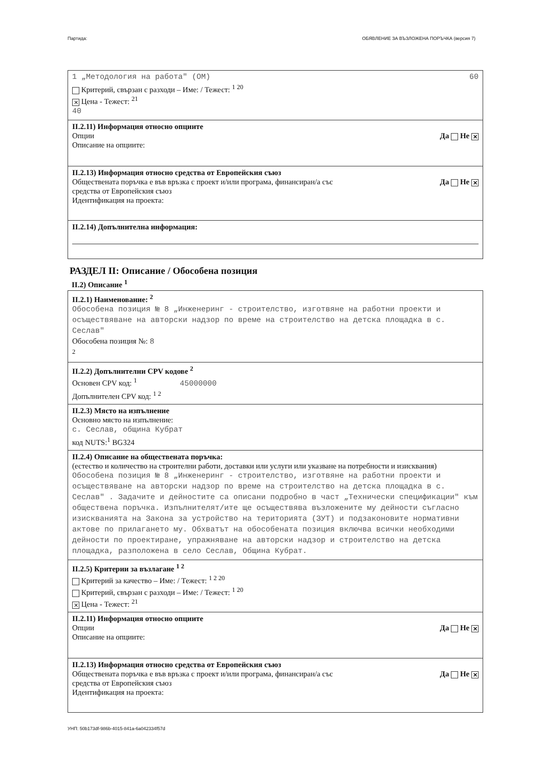Партида: ОБЯВЛЕНИЕ ЗА ВЪЗЛОЖЕНА ПОРЪЧКА (версия 7)
1 „Методология на работа" (ОМ) 60
Критерий, свързан с разходи – Име: / Тежест: <sup>1 20</sup>
✕ Цена - Тежест: <sup>21</sup>
40
II.2.11) Информация относно опциите
Опции
Описание на опциите: Да Не ✕
II.2.13) Информация относно средства от Европейския съюз
Обществената поръчка е във връзка с проект и/или програма, финансиран/а със
средства от Европейския съюз
Идентификация на проекта: Да Не ✕
II.2.14) Допълнителна информация:
РАЗДЕЛ II: Описание / Обособена позиция
II.2) Описание <sup>1</sup>
II.2.1) Наименование: <sup>2</sup>
Обособена позиция № 8 „Инженеринг - строителство, изготвяне на работни проекти и осъществяване на авторски надзор по време на строителство на детска площадка в с. Сеслав"
Обособена позиция №: 8
<sup>2</sup>
II.2.2) Допълнителни CPV кодове <sup>2</sup>
Основен CPV код: <sup>1</sup> 45000000
Допълнителен CPV код: <sup>1 2</sup>
II.2.3) Място на изпълнение
Основно място на изпълнение:
с. Сеслав, община Кубрат
код NUTS:<sup>1</sup> BG324
II.2.4) Описание на обществената поръчка:
(естество и количество на строителни работи, доставки или услуги или указване на потребности и изисквания)
Обособена позиция № 8 „Инженеринг - строителство, изготвяне на работни проекти и осъществяване на авторски надзор по време на строителство на детска площадка в с. Сеслав" . Задачите и дейностите са описани подробно в част „Технически спецификации" към обществена поръчка. Изпълнителят/ите ще осъществява възложените му дейности съгласно изискванията на Закона за устройство на територията (ЗУТ) и подзаконовите нормативни актове по прилагането му. Обхватът на обособената позиция включва всички необходими дейности по проектиране, упражняване на авторски надзор и строителство на детска площадка, разположена в село Сеслав, Община Кубрат.
II.2.5) Критерии за възлагане <sup>1 2</sup>
Критерий за качество – Име: / Тежест: <sup>1 2 20</sup>
Критерий, свързан с разходи – Име: / Тежест: <sup>1 20</sup>
✕ Цена - Тежест: <sup>21</sup>
II.2.11) Информация относно опциите
Опции
Описание на опциите: Да Не ✕
II.2.13) Информация относно средства от Европейския съюз
Обществената поръчка е във връзка с проект и/или програма, финансиран/а със
средства от Европейския съюз
Идентификация на проекта: Да Не ✕
УНП: 50b173df-986b-4015-841a-6a042334f57d